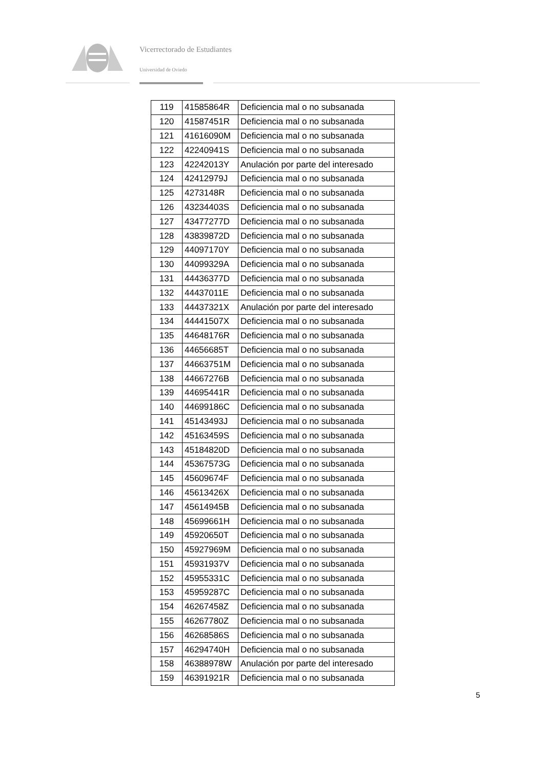Vicerrectorado de Estudiantes
Universidad de Oviedo
| 119 | 41585864R | Deficiencia mal o no subsanada |
| 120 | 41587451R | Deficiencia mal o no subsanada |
| 121 | 41616090M | Deficiencia mal o no subsanada |
| 122 | 42240941S | Deficiencia mal o no subsanada |
| 123 | 42242013Y | Anulación por parte del interesado |
| 124 | 42412979J | Deficiencia mal o no subsanada |
| 125 | 4273148R | Deficiencia mal o no subsanada |
| 126 | 43234403S | Deficiencia mal o no subsanada |
| 127 | 43477277D | Deficiencia mal o no subsanada |
| 128 | 43839872D | Deficiencia mal o no subsanada |
| 129 | 44097170Y | Deficiencia mal o no subsanada |
| 130 | 44099329A | Deficiencia mal o no subsanada |
| 131 | 44436377D | Deficiencia mal o no subsanada |
| 132 | 44437011E | Deficiencia mal o no subsanada |
| 133 | 44437321X | Anulación por parte del interesado |
| 134 | 44441507X | Deficiencia mal o no subsanada |
| 135 | 44648176R | Deficiencia mal o no subsanada |
| 136 | 44656685T | Deficiencia mal o no subsanada |
| 137 | 44663751M | Deficiencia mal o no subsanada |
| 138 | 44667276B | Deficiencia mal o no subsanada |
| 139 | 44695441R | Deficiencia mal o no subsanada |
| 140 | 44699186C | Deficiencia mal o no subsanada |
| 141 | 45143493J | Deficiencia mal o no subsanada |
| 142 | 45163459S | Deficiencia mal o no subsanada |
| 143 | 45184820D | Deficiencia mal o no subsanada |
| 144 | 45367573G | Deficiencia mal o no subsanada |
| 145 | 45609674F | Deficiencia mal o no subsanada |
| 146 | 45613426X | Deficiencia mal o no subsanada |
| 147 | 45614945B | Deficiencia mal o no subsanada |
| 148 | 45699661H | Deficiencia mal o no subsanada |
| 149 | 45920650T | Deficiencia mal o no subsanada |
| 150 | 45927969M | Deficiencia mal o no subsanada |
| 151 | 45931937V | Deficiencia mal o no subsanada |
| 152 | 45955331C | Deficiencia mal o no subsanada |
| 153 | 45959287C | Deficiencia mal o no subsanada |
| 154 | 46267458Z | Deficiencia mal o no subsanada |
| 155 | 46267780Z | Deficiencia mal o no subsanada |
| 156 | 46268586S | Deficiencia mal o no subsanada |
| 157 | 46294740H | Deficiencia mal o no subsanada |
| 158 | 46388978W | Anulación por parte del interesado |
| 159 | 46391921R | Deficiencia mal o no subsanada |
5